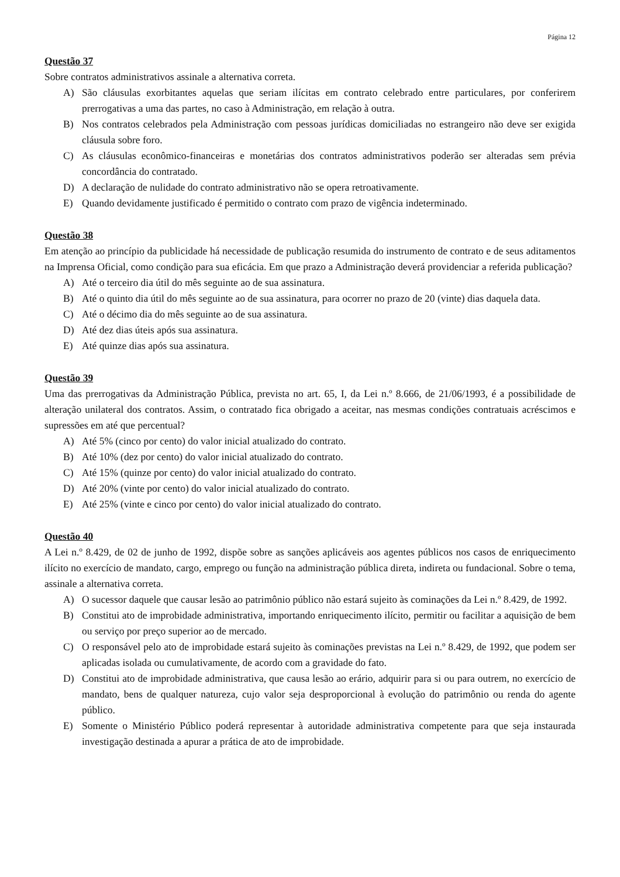Página 12
Questão 37
Sobre contratos administrativos assinale a alternativa correta.
A) São cláusulas exorbitantes aquelas que seriam ilícitas em contrato celebrado entre particulares, por conferirem prerrogativas a uma das partes, no caso à Administração, em relação à outra.
B) Nos contratos celebrados pela Administração com pessoas jurídicas domiciliadas no estrangeiro não deve ser exigida cláusula sobre foro.
C) As cláusulas econômico-financeiras e monetárias dos contratos administrativos poderão ser alteradas sem prévia concordância do contratado.
D) A declaração de nulidade do contrato administrativo não se opera retroativamente.
E) Quando devidamente justificado é permitido o contrato com prazo de vigência indeterminado.
Questão 38
Em atenção ao princípio da publicidade há necessidade de publicação resumida do instrumento de contrato e de seus aditamentos na Imprensa Oficial, como condição para sua eficácia. Em que prazo a Administração deverá providenciar a referida publicação?
A) Até o terceiro dia útil do mês seguinte ao de sua assinatura.
B) Até o quinto dia útil do mês seguinte ao de sua assinatura, para ocorrer no prazo de 20 (vinte) dias daquela data.
C) Até o décimo dia do mês seguinte ao de sua assinatura.
D) Até dez dias úteis após sua assinatura.
E) Até quinze dias após sua assinatura.
Questão 39
Uma das prerrogativas da Administração Pública, prevista no art. 65, I, da Lei n.º 8.666, de 21/06/1993, é a possibilidade de alteração unilateral dos contratos. Assim, o contratado fica obrigado a aceitar, nas mesmas condições contratuais acréscimos e supressões em até que percentual?
A) Até 5% (cinco por cento) do valor inicial atualizado do contrato.
B) Até 10% (dez por cento) do valor inicial atualizado do contrato.
C) Até 15% (quinze por cento) do valor inicial atualizado do contrato.
D) Até 20% (vinte por cento) do valor inicial atualizado do contrato.
E) Até 25% (vinte e cinco por cento) do valor inicial atualizado do contrato.
Questão 40
A Lei n.º 8.429, de 02 de junho de 1992, dispõe sobre as sanções aplicáveis aos agentes públicos nos casos de enriquecimento ilícito no exercício de mandato, cargo, emprego ou função na administração pública direta, indireta ou fundacional. Sobre o tema, assinale a alternativa correta.
A) O sucessor daquele que causar lesão ao patrimônio público não estará sujeito às cominações da Lei n.º 8.429, de 1992.
B) Constitui ato de improbidade administrativa, importando enriquecimento ilícito, permitir ou facilitar a aquisição de bem ou serviço por preço superior ao de mercado.
C) O responsável pelo ato de improbidade estará sujeito às cominações previstas na Lei n.º 8.429, de 1992, que podem ser aplicadas isolada ou cumulativamente, de acordo com a gravidade do fato.
D) Constitui ato de improbidade administrativa, que causa lesão ao erário, adquirir para si ou para outrem, no exercício de mandato, bens de qualquer natureza, cujo valor seja desproporcional à evolução do patrimônio ou renda do agente público.
E) Somente o Ministério Público poderá representar à autoridade administrativa competente para que seja instaurada investigação destinada a apurar a prática de ato de improbidade.